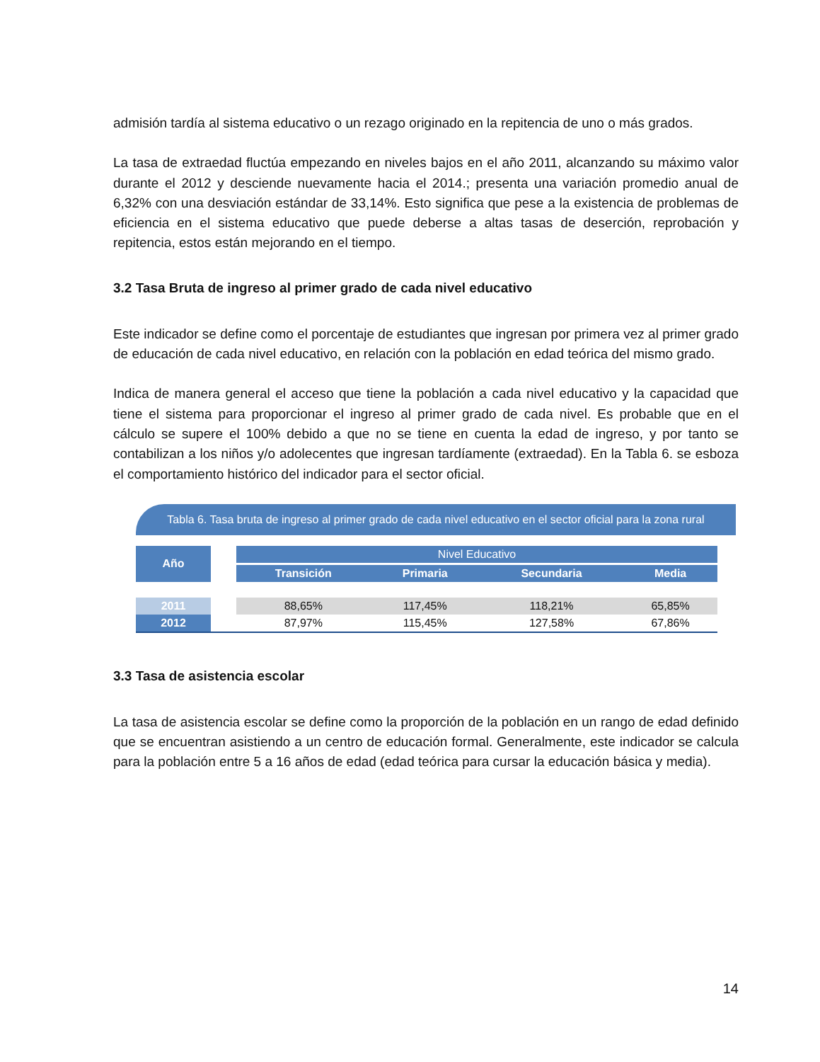admisión tardía al sistema educativo o un rezago originado en la repitencia de uno o más grados.
La tasa de extraedad fluctúa empezando en niveles bajos en el año 2011, alcanzando su máximo valor durante el 2012 y desciende nuevamente hacia el 2014.; presenta una variación promedio anual de 6,32% con una desviación estándar de 33,14%. Esto significa que pese a la existencia de problemas de eficiencia en el sistema educativo que puede deberse a altas tasas de deserción, reprobación y repitencia, estos están mejorando en el tiempo.
3.2 Tasa Bruta de ingreso al primer grado de cada nivel educativo
Este indicador se define como el porcentaje de estudiantes que ingresan por primera vez al primer grado de educación de cada nivel educativo, en relación con la población en edad teórica del mismo grado.
Indica de manera general el acceso que tiene la población a cada nivel educativo y la capacidad que tiene el sistema para proporcionar el ingreso al primer grado de cada nivel. Es probable que en el cálculo se supere el 100% debido a que no se tiene en cuenta la edad de ingreso, y por tanto se contabilizan a los niños y/o adolecentes que ingresan tardíamente (extraedad). En la Tabla 6. se esboza el comportamiento histórico del indicador para el sector oficial.
Tabla 6. Tasa bruta de ingreso al primer grado de cada nivel educativo en el sector oficial para la zona rural
| Año | | Nivel Educativo | | | |
| --- | --- | --- | --- | --- | --- |
| | | Transición | Primaria | Secundaria | Media |
| 2011 | | 88,65% | 117,45% | 118,21% | 65,85% |
| 2012 | | 87,97% | 115,45% | 127,58% | 67,86% |
3.3 Tasa de asistencia escolar
La tasa de asistencia escolar se define como la proporción de la población en un rango de edad definido que se encuentran asistiendo a un centro de educación formal. Generalmente, este indicador se calcula para la población entre 5 a 16 años de edad (edad teórica para cursar la educación básica y media).
14